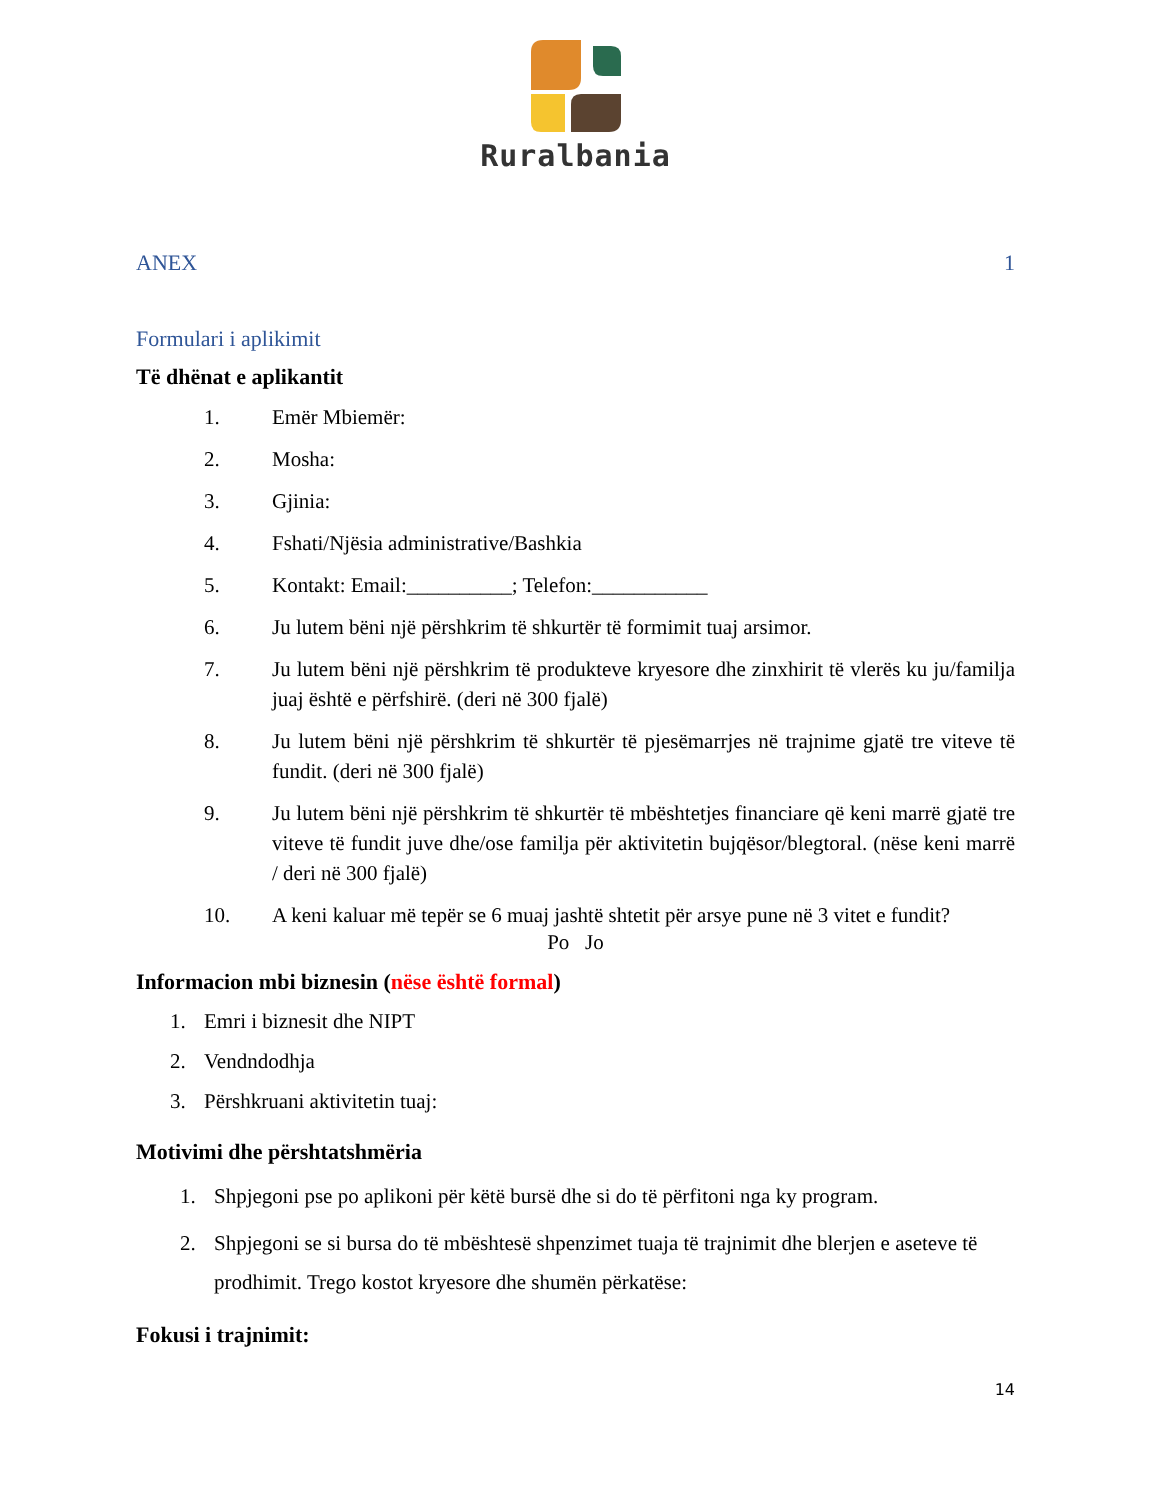Ruralbania
ANEX 1
Formulari i aplikimit
Të dhënat e aplikantit
1. Emër Mbiemër:
2. Mosha:
3. Gjinia:
4. Fshati/Njësia administrative/Bashkia
5. Kontakt: Email:__________; Telefon:___________
6. Ju lutem bëni një përshkrim të shkurtër të formimit tuaj arsimor.
7. Ju lutem bëni një përshkrim të produkteve kryesore dhe zinxhirit të vlerës ku ju/familja juaj është e përfshirë. (deri në 300 fjalë)
8. Ju lutem bëni një përshkrim të shkurtër të pjesëmarrjes në trajnime gjatë tre viteve të fundit. (deri në 300 fjalë)
9. Ju lutem bëni një përshkrim të shkurtër të mbështetjes financiare që keni marrë gjatë tre viteve të fundit juve dhe/ose familja për aktivitetin bujqësor/blegtoral. (nëse keni marrë / deri në 300 fjalë)
10. A keni kaluar më tepër se 6 muaj jashtë shtetit për arsye pune në 3 vitet e fundit?
Po Jo
Informacion mbi biznesin (nëse është formal)
1. Emri i biznesit dhe NIPT
2. Vendndodhja
3. Përshkruani aktivitetin tuaj:
Motivimi dhe përshtatshmëria
1. Shpjegoni pse po aplikoni për këtë bursë dhe si do të përfitoni nga ky program.
2. Shpjegoni se si bursa do të mbështesë shpenzimet tuaja të trajnimit dhe blerjen e aseteve të prodhimit. Trego kostot kryesore dhe shumën përkatëse:
Fokusi i trajnimit:
14